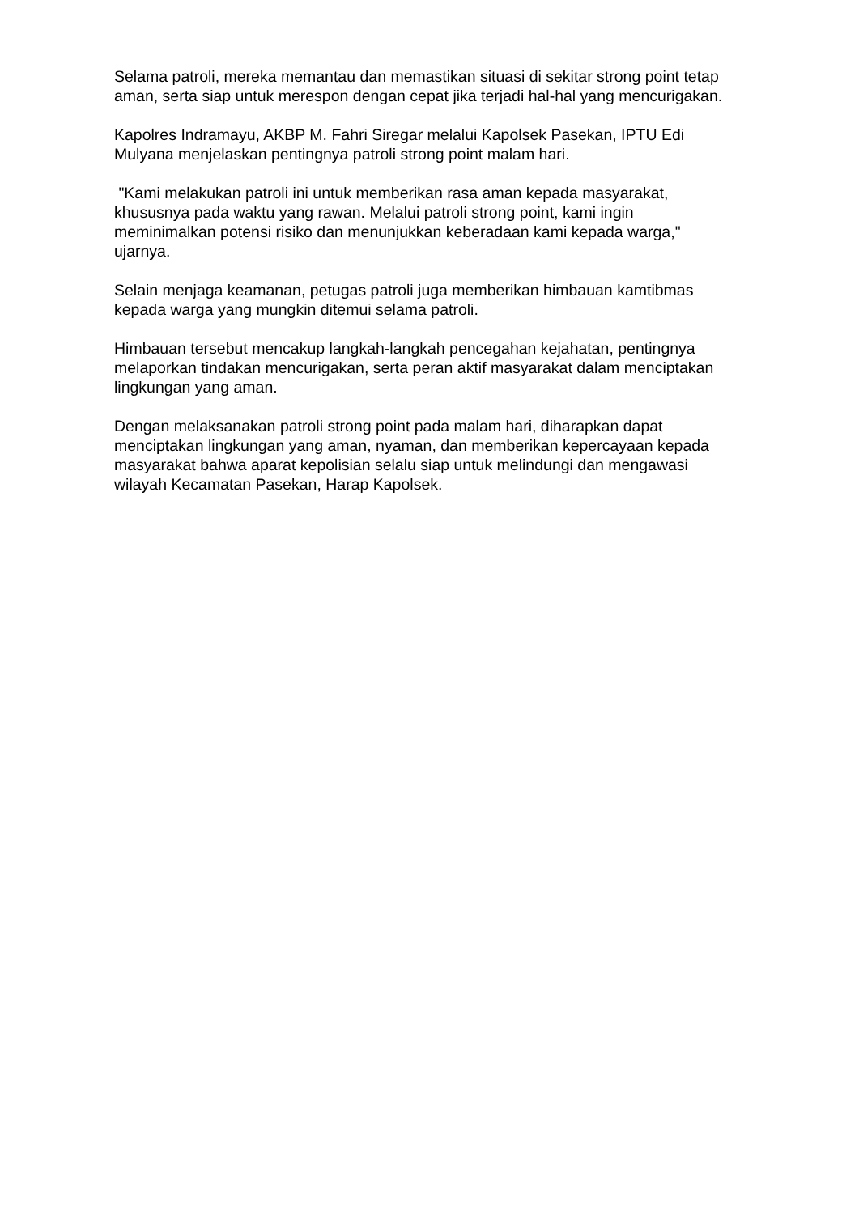Selama patroli, mereka memantau dan memastikan situasi di sekitar strong point tetap aman, serta siap untuk merespon dengan cepat jika terjadi hal-hal yang mencurigakan.
Kapolres Indramayu, AKBP M. Fahri Siregar melalui Kapolsek Pasekan, IPTU Edi Mulyana menjelaskan pentingnya patroli strong point malam hari.
"Kami melakukan patroli ini untuk memberikan rasa aman kepada masyarakat, khususnya pada waktu yang rawan. Melalui patroli strong point, kami ingin meminimalkan potensi risiko dan menunjukkan keberadaan kami kepada warga," ujarnya.
Selain menjaga keamanan, petugas patroli juga memberikan himbauan kamtibmas kepada warga yang mungkin ditemui selama patroli.
Himbauan tersebut mencakup langkah-langkah pencegahan kejahatan, pentingnya melaporkan tindakan mencurigakan, serta peran aktif masyarakat dalam menciptakan lingkungan yang aman.
Dengan melaksanakan patroli strong point pada malam hari, diharapkan dapat menciptakan lingkungan yang aman, nyaman, dan memberikan kepercayaan kepada masyarakat bahwa aparat kepolisian selalu siap untuk melindungi dan mengawasi wilayah Kecamatan Pasekan, Harap Kapolsek.